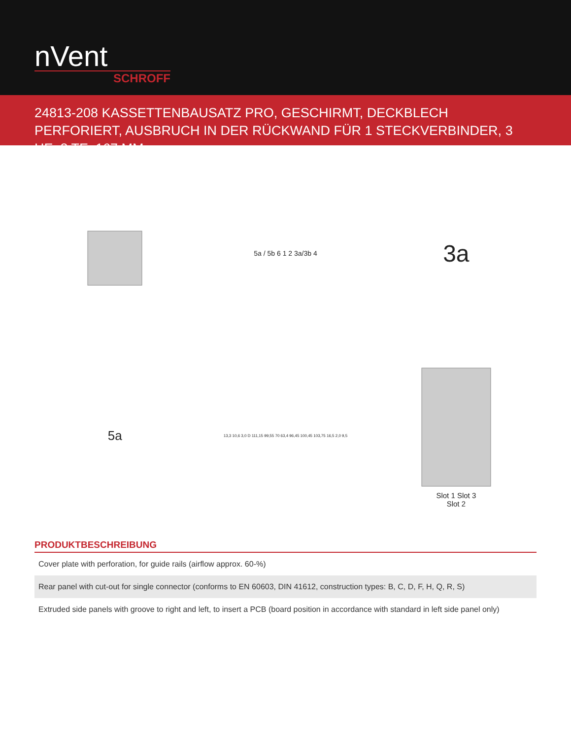nVent
SCHROFF
24813-208 KASSETTENBAUSATZ PRO, GESCHIRMT, DECKBLECH PERFORIERT, AUSBRUCH IN DER RÜCKWAND FÜR 1 STECKVERBINDER, 3 HE, 8 TE, 167 MM
5a / 5b 6 1 2 3a/3b 4
3a
5a
13,3 10,6 3,0 D 111,15 99,55 70 63,4 96,45 100,45 103,75 16,5 2,0 9,5
Slot 1 Slot 3
Slot 2
PRODUKTBESCHREIBUNG
| Cover plate with perforation, for guide rails (airflow approx. 60-%) |
| Rear panel with cut-out for single connector (conforms to EN 60603, DIN 41612, construction types: B, C, D, F, H, Q, R, S) |
| Extruded side panels with groove to right and left, to insert a PCB (board position in accordance with standard in left side panel only) |